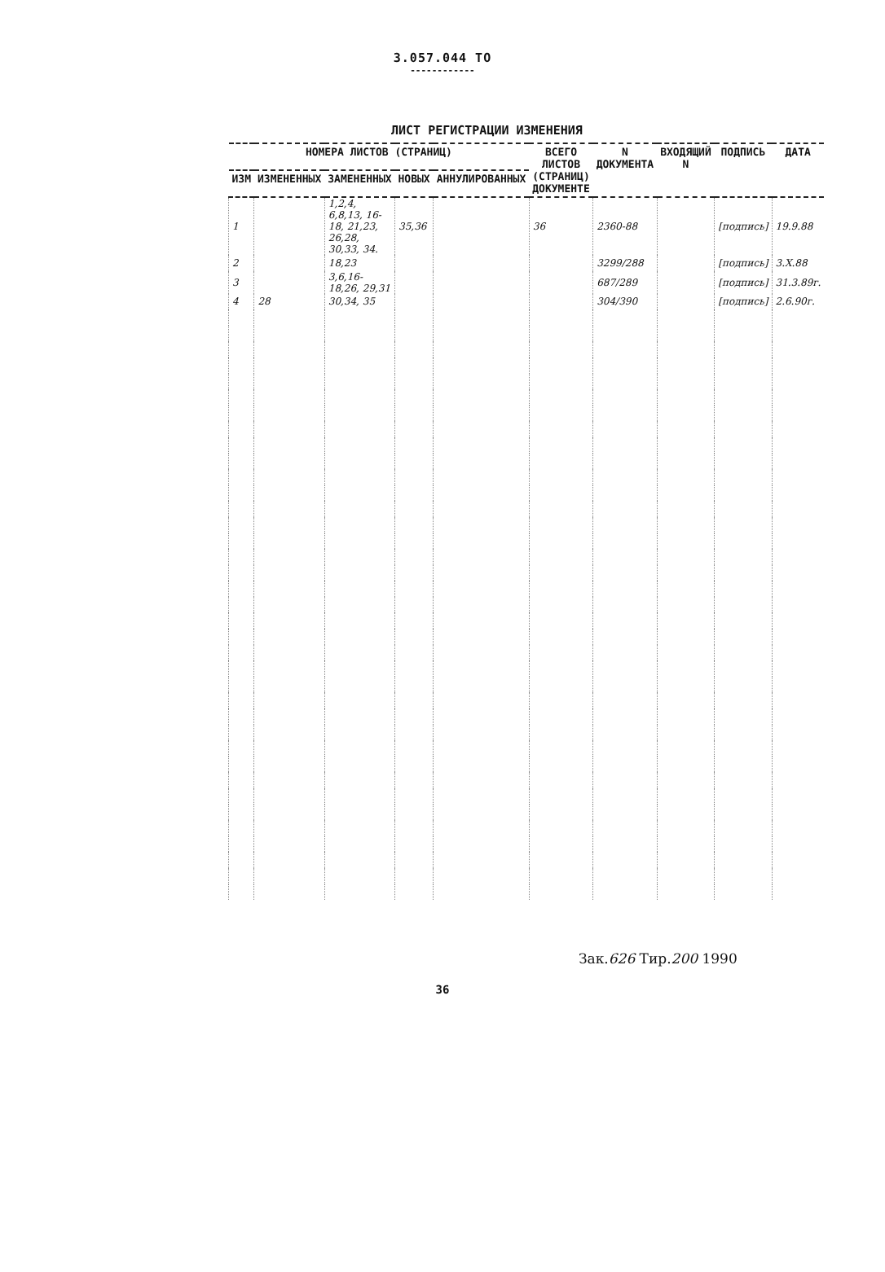3.057.044 ТО
------------
ЛИСТ РЕГИСТРАЦИИ ИЗМЕНЕНИЯ
| НОМЕРА ЛИСТОВ (СТРАНИЦ) | | | | | ВСЕГО ЛИСТОВ (СТРАНИЦ) ДОКУМЕНТЕ | N ДОКУМЕНТА | ВХОДЯЩИЙ N | ПОДПИСЬ | ДАТА |
| --- | --- | --- | --- | --- | --- | --- | --- | --- | --- |
| ИЗМ | ИЗМЕНЕННЫХ | ЗАМЕНЕННЫХ | НОВЫХ | АННУЛИРОВАННЫХ | | | | | |
| 1 | | 1,2,4, 6,8,13, 16-18, 21,23, 26,28, 30,33, 34. | 35,36 | | 36 | 2360-88 | | [подпись] | 19.9.88 |
| 2 | | 18,23 | | | | 3299/288 | | [подпись] | 3.X.88 |
| 3 | | 3,6,16-18,26, 29,31 | | | | 687/289 | | [подпись] | 31.3.89г. |
| 4 | 28 | 30,34, 35 | | | | 304/390 | | [подпись] | 2.6.90г. |
Зак.626 Тир.200 1990
36